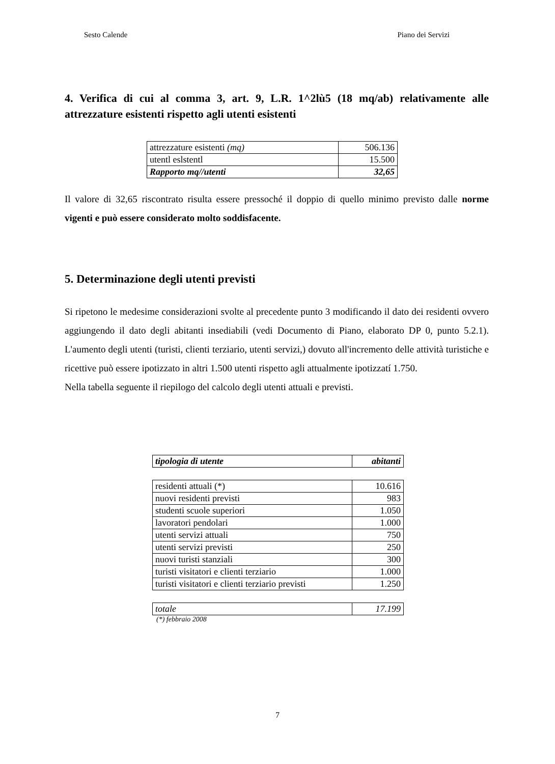Sesto Calende Piano dei Servizi
4. Verifica di cui al comma 3, art. 9, L.R. 1^2lù5 (18 mq/ab) relativamente alle attrezzature esistenti rispetto agli utenti esistenti
| attrezzature esistenti (mq) | 506.136 |
| utentl eslstentl | 15.500 |
| Rapporto mq//utenti | 32,65 |
Il valore di 32,65 riscontrato risulta essere pressoché il doppio di quello minimo previsto dalle norme vigenti e può essere considerato molto soddisfacente.
5. Determinazione degli utenti previsti
Si ripetono le medesime considerazioni svolte al precedente punto 3 modificando il dato dei residenti ovvero aggiungendo il dato degli abitanti insediabili (vedi Documento di Piano, elaborato DP 0, punto 5.2.1). L'aumento degli utenti (turisti, clienti terziario, utenti servizi,) dovuto all'incremento delle attività turistiche e ricettive può essere ipotizzato in altri 1.500 utenti rispetto agli attualmente ipotizzatí 1.750.
Nella tabella seguente il riepilogo del calcolo degli utenti attuali e previsti.
| tipologia di utente | abitanti |
| --- | --- |
| residenti attuali (*) | 10.616 |
| nuovi residenti previsti | 983 |
| studenti scuole superiori | 1.050 |
| lavoratori pendolari | 1.000 |
| utenti servizi attuali | 750 |
| utenti servizi previsti | 250 |
| nuovi turisti stanziali | 300 |
| turisti visitatori e clienti terziario | 1.000 |
| turisti visitatori e clienti terziario previsti | 1.250 |
| totale | 17.199 |
(*) febbraio 2008
7